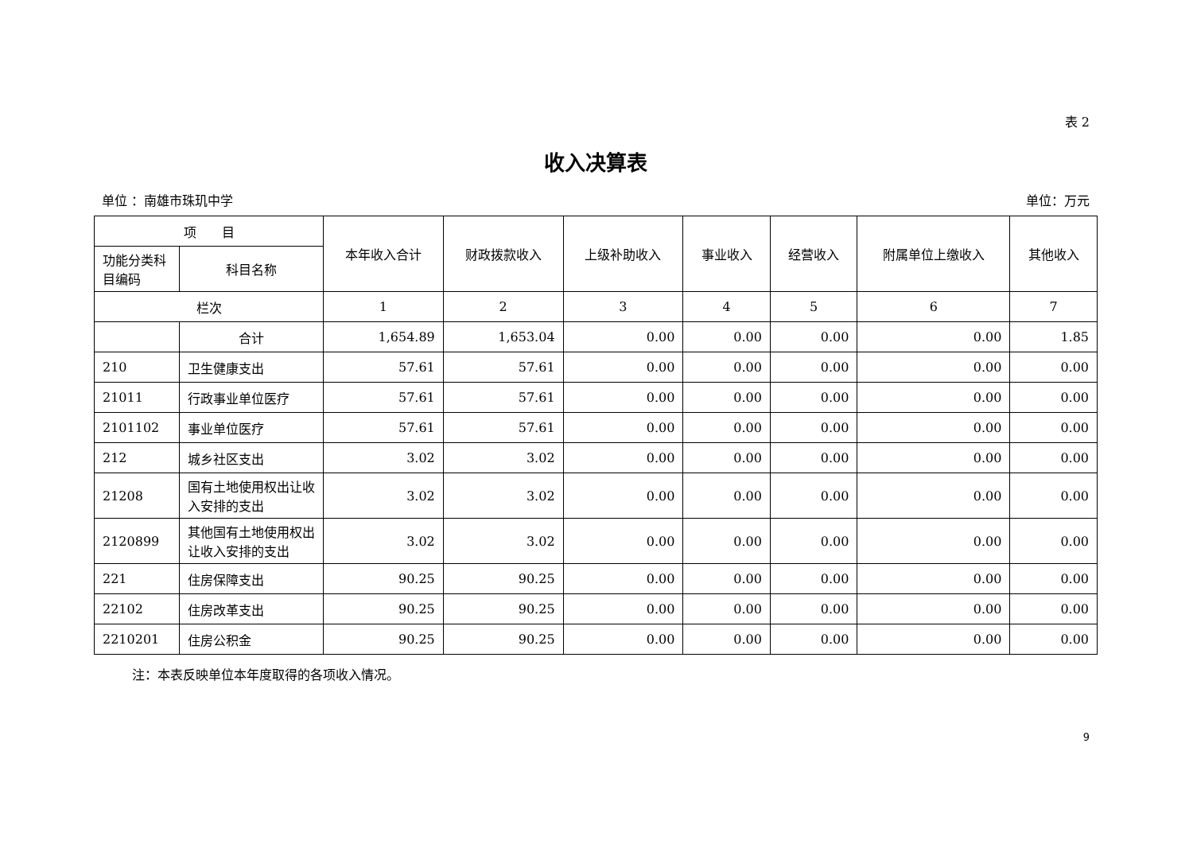表 2
收入决算表
单位 ：南雄市珠玑中学 单位：万元
| 项 目 | | 本年收入合计 | 财政拨款收入 | 上级补助收入 | 事业收入 | 经营收入 | 附属单位上缴收入 | 其他收入 |
| --- | --- | --- | --- | --- | --- | --- | --- | --- |
| 功能分类科目编码 | 科目名称 | | | | | | | |
| 栏次 | | 1 | 2 | 3 | 4 | 5 | 6 | 7 |
| | 合计 | 1,654.89 | 1,653.04 | 0.00 | 0.00 | 0.00 | 0.00 | 1.85 |
| 210 | 卫生健康支出 | 57.61 | 57.61 | 0.00 | 0.00 | 0.00 | 0.00 | 0.00 |
| 21011 | 行政事业单位医疗 | 57.61 | 57.61 | 0.00 | 0.00 | 0.00 | 0.00 | 0.00 |
| 2101102 | 事业单位医疗 | 57.61 | 57.61 | 0.00 | 0.00 | 0.00 | 0.00 | 0.00 |
| 212 | 城乡社区支出 | 3.02 | 3.02 | 0.00 | 0.00 | 0.00 | 0.00 | 0.00 |
| 21208 | 国有土地使用权出让收入安排的支出 | 3.02 | 3.02 | 0.00 | 0.00 | 0.00 | 0.00 | 0.00 |
| 2120899 | 其他国有土地使用权出让收入安排的支出 | 3.02 | 3.02 | 0.00 | 0.00 | 0.00 | 0.00 | 0.00 |
| 221 | 住房保障支出 | 90.25 | 90.25 | 0.00 | 0.00 | 0.00 | 0.00 | 0.00 |
| 22102 | 住房改革支出 | 90.25 | 90.25 | 0.00 | 0.00 | 0.00 | 0.00 | 0.00 |
| 2210201 | 住房公积金 | 90.25 | 90.25 | 0.00 | 0.00 | 0.00 | 0.00 | 0.00 |
注：本表反映单位本年度取得的各项收入情况。
9